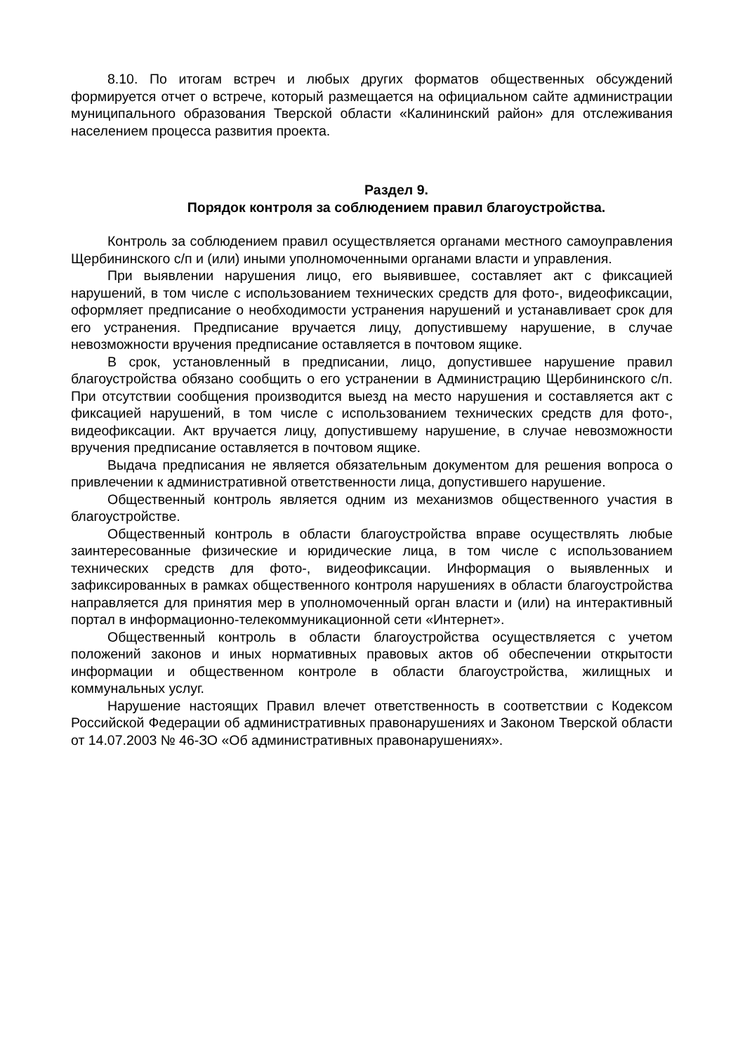8.10. По итогам встреч и любых других форматов общественных обсуждений формируется отчет о встрече, который размещается на официальном сайте администрации муниципального образования Тверской области «Калининский район» для отслеживания населением процесса развития проекта.
Раздел 9.
Порядок контроля за соблюдением правил благоустройства.
Контроль за соблюдением правил осуществляется органами местного самоуправления Щербининского с/п и (или) иными уполномоченными органами власти и управления.
При выявлении нарушения лицо, его выявившее, составляет акт с фиксацией нарушений, в том числе с использованием технических средств для фото-, видеофиксации, оформляет предписание о необходимости устранения нарушений и устанавливает срок для его устранения. Предписание вручается лицу, допустившему нарушение, в случае невозможности вручения предписание оставляется в почтовом ящике.
В срок, установленный в предписании, лицо, допустившее нарушение правил благоустройства обязано сообщить о его устранении в Администрацию Щербининского с/п. При отсутствии сообщения производится выезд на место нарушения и составляется акт с фиксацией нарушений, в том числе с использованием технических средств для фото-, видеофиксации. Акт вручается лицу, допустившему нарушение, в случае невозможности вручения предписание оставляется в почтовом ящике.
Выдача предписания не является обязательным документом для решения вопроса о привлечении к административной ответственности лица, допустившего нарушение.
Общественный контроль является одним из механизмов общественного участия в благоустройстве.
Общественный контроль в области благоустройства вправе осуществлять любые заинтересованные физические и юридические лица, в том числе с использованием технических средств для фото-, видеофиксации. Информация о выявленных и зафиксированных в рамках общественного контроля нарушениях в области благоустройства направляется для принятия мер в уполномоченный орган власти и (или) на интерактивный портал в информационно-телекоммуникационной сети «Интернет».
Общественный контроль в области благоустройства осуществляется с учетом положений законов и иных нормативных правовых актов об обеспечении открытости информации и общественном контроле в области благоустройства, жилищных и коммунальных услуг.
Нарушение настоящих Правил влечет ответственность в соответствии с Кодексом Российской Федерации об административных правонарушениях и Законом Тверской области от 14.07.2003 № 46-ЗО «Об административных правонарушениях».